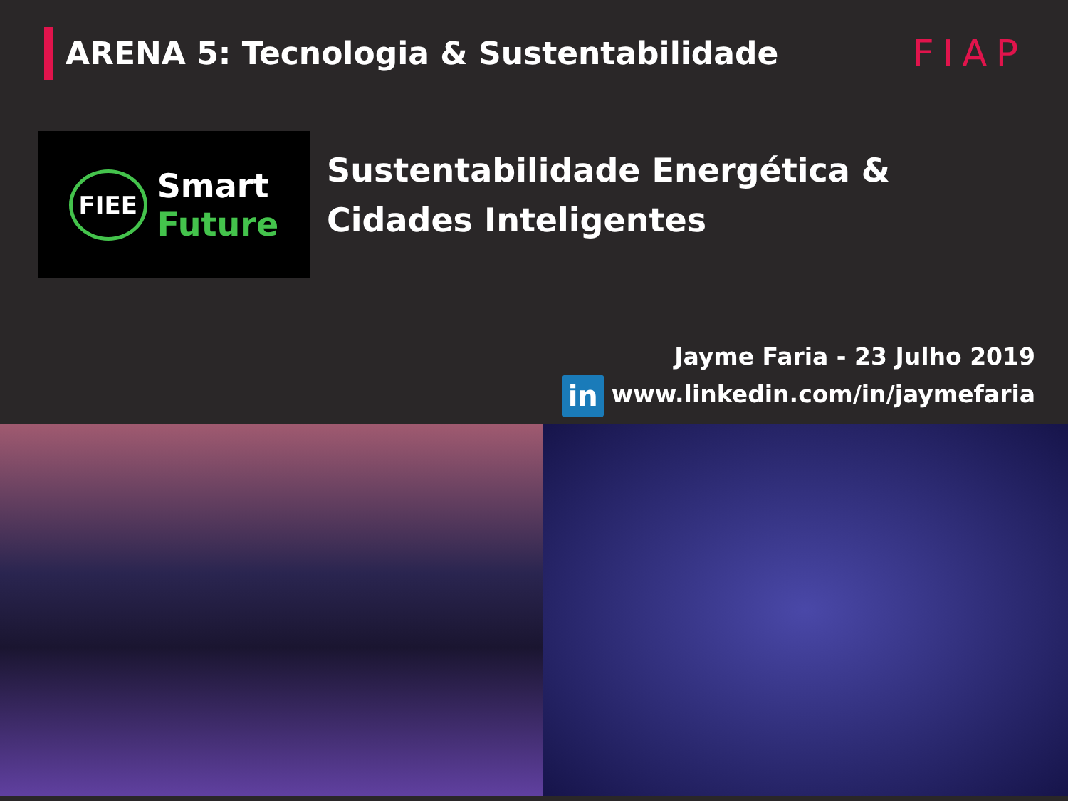ARENA 5: Tecnologia & Sustentabilidade
FIAP
FIEE
Smart
Future
Sustentabilidade Energética &
Cidades Inteligentes
Jayme Faria - 23 Julho 2019
in www.linkedin.com/in/jaymefaria